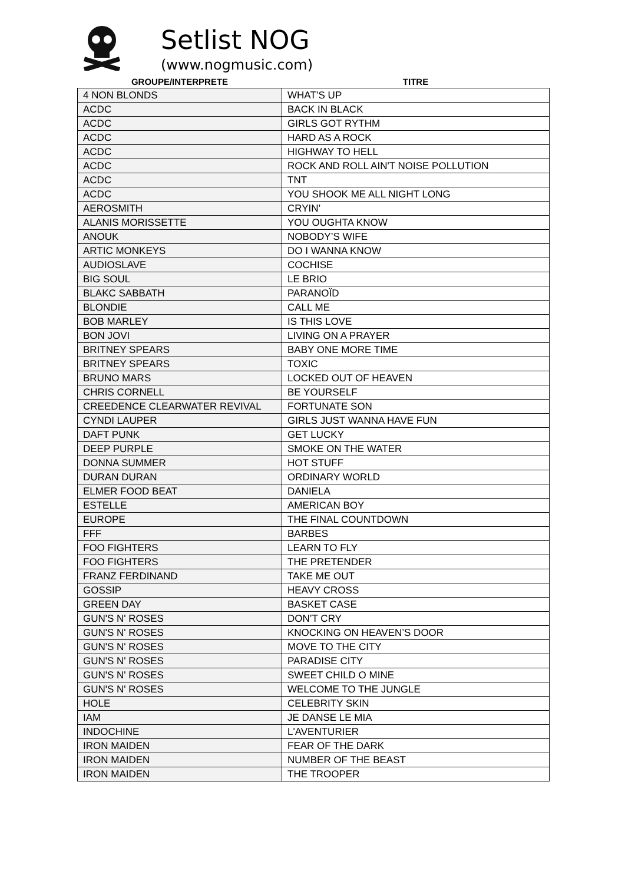Setlist NOG
(www.nogmusic.com)
| GROUPE/INTERPRETE | TITRE |
| --- | --- |
| 4 NON BLONDS | WHAT’S UP |
| ACDC | BACK IN BLACK |
| ACDC | GIRLS GOT RYTHM |
| ACDC | HARD AS A ROCK |
| ACDC | HIGHWAY TO HELL |
| ACDC | ROCK AND ROLL AIN'T NOISE POLLUTION |
| ACDC | TNT |
| ACDC | YOU SHOOK ME ALL NIGHT LONG |
| AEROSMITH | CRYIN’ |
| ALANIS MORISSETTE | YOU OUGHTA KNOW |
| ANOUK | NOBODY’S WIFE |
| ARTIC MONKEYS | DO I WANNA KNOW |
| AUDIOSLAVE | COCHISE |
| BIG SOUL | LE BRIO |
| BLAKC SABBATH | PARANOÏD |
| BLONDIE | CALL ME |
| BOB MARLEY | IS THIS LOVE |
| BON JOVI | LIVING ON A PRAYER |
| BRITNEY SPEARS | BABY ONE MORE TIME |
| BRITNEY SPEARS | TOXIC |
| BRUNO MARS | LOCKED OUT OF HEAVEN |
| CHRIS CORNELL | BE YOURSELF |
| CREEDENCE CLEARWATER REVIVAL | FORTUNATE SON |
| CYNDI LAUPER | GIRLS JUST WANNA HAVE FUN |
| DAFT PUNK | GET LUCKY |
| DEEP PURPLE | SMOKE ON THE WATER |
| DONNA SUMMER | HOT STUFF |
| DURAN DURAN | ORDINARY WORLD |
| ELMER FOOD BEAT | DANIELA |
| ESTELLE | AMERICAN BOY |
| EUROPE | THE FINAL COUNTDOWN |
| FFF | BARBES |
| FOO FIGHTERS | LEARN TO FLY |
| FOO FIGHTERS | THE PRETENDER |
| FRANZ FERDINAND | TAKE ME OUT |
| GOSSIP | HEAVY CROSS |
| GREEN DAY | BASKET CASE |
| GUN'S N' ROSES | DON’T CRY |
| GUN'S N' ROSES | KNOCKING ON HEAVEN’S DOOR |
| GUN'S N' ROSES | MOVE TO THE CITY |
| GUN'S N' ROSES | PARADISE CITY |
| GUN'S N' ROSES | SWEET CHILD O MINE |
| GUN'S N' ROSES | WELCOME TO THE JUNGLE |
| HOLE | CELEBRITY SKIN |
| IAM | JE DANSE LE MIA |
| INDOCHINE | L'AVENTURIER |
| IRON MAIDEN | FEAR OF THE DARK |
| IRON MAIDEN | NUMBER OF THE BEAST |
| IRON MAIDEN | THE TROOPER |